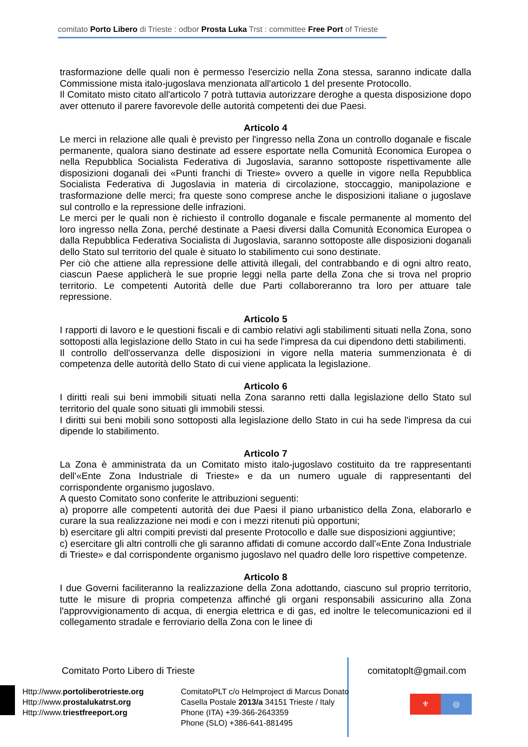comitato Porto Libero di Trieste : odbor Prosta Luka Trst : committee Free Port of Trieste
trasformazione delle quali non è permesso l'esercizio nella Zona stessa, saranno indicate dalla Commissione mista italo-jugoslava menzionata all'articolo 1 del presente Protocollo.
Il Comitato misto citato all'articolo 7 potrà tuttavia autorizzare deroghe a questa disposizione dopo aver ottenuto il parere favorevole delle autorità competenti dei due Paesi.
Articolo 4
Le merci in relazione alle quali è previsto per l'ingresso nella Zona un controllo doganale e fiscale permanente, qualora siano destinate ad essere esportate nella Comunità Economica Europea o nella Repubblica Socialista Federativa di Jugoslavia, saranno sottoposte rispettivamente alle disposizioni doganali dei «Punti franchi di Trieste» ovvero a quelle in vigore nella Repubblica Socialista Federativa di Jugoslavia in materia di circolazione, stoccaggio, manipolazione e trasformazione delle merci; fra queste sono comprese anche le disposizioni italiane o jugoslave sul controllo e la repressione delle infrazioni.
Le merci per le quali non è richiesto il controllo doganale e fiscale permanente al momento del loro ingresso nella Zona, perché destinate a Paesi diversi dalla Comunità Economica Europea o dalla Repubblica Federativa Socialista di Jugoslavia, saranno sottoposte alle disposizioni doganali dello Stato sul territorio del quale è situato lo stabilimento cui sono destinate.
Per ciò che attiene alla repressione delle attività illegali, del contrabbando e di ogni altro reato, ciascun Paese applicherà le sue proprie leggi nella parte della Zona che si trova nel proprio territorio. Le competenti Autorità delle due Parti collaboreranno tra loro per attuare tale repressione.
Articolo 5
I rapporti di lavoro e le questioni fiscali e di cambio relativi agli stabilimenti situati nella Zona, sono sottoposti alla legislazione dello Stato in cui ha sede l'impresa da cui dipendono detti stabilimenti.
Il controllo dell'osservanza delle disposizioni in vigore nella materia summenzionata è di competenza delle autorità dello Stato di cui viene applicata la legislazione.
Articolo 6
I diritti reali sui beni immobili situati nella Zona saranno retti dalla legislazione dello Stato sul territorio del quale sono situati gli immobili stessi.
I diritti sui beni mobili sono sottoposti alla legislazione dello Stato in cui ha sede l'impresa da cui dipende lo stabilimento.
Articolo 7
La Zona è amministrata da un Comitato misto italo-jugoslavo costituito da tre rappresentanti dell'«Ente Zona Industriale di Trieste» e da un numero uguale di rappresentanti del corrispondente organismo jugoslavo.
A questo Comitato sono conferite le attribuzioni seguenti:
a) proporre alle competenti autorità dei due Paesi il piano urbanistico della Zona, elaborarlo e curare la sua realizzazione nei modi e con i mezzi ritenuti più opportuni;
b) esercitare gli altri compiti previsti dal presente Protocollo e dalle sue disposizioni aggiuntive;
c) esercitare gli altri controlli che gli saranno affidati di comune accordo dall'«Ente Zona Industriale di Trieste» e dal corrispondente organismo jugoslavo nel quadro delle loro rispettive competenze.
Articolo 8
I due Governi faciliteranno la realizzazione della Zona adottando, ciascuno sul proprio territorio, tutte le misure di propria competenza affinché gli organi responsabili assicurino alla Zona l'approvvigionamento di acqua, di energia elettrica e di gas, ed inoltre le telecomunicazioni ed il collegamento stradale e ferroviario della Zona con le linee di
Comitato Porto Libero di Trieste
comitatoplt@gmail.com
Http://www.portoliberotrieste.org
Http://www.prostalukatrst.org
Http://www.triestfreeport.org
ComitatoPLT c/o Helmproject di Marcus Donato
Casella Postale 2013/a 34151 Trieste / Italy
Phone (ITA) +39-366-2643359
Phone (SLO) +386-641-881495
⚜ ◎